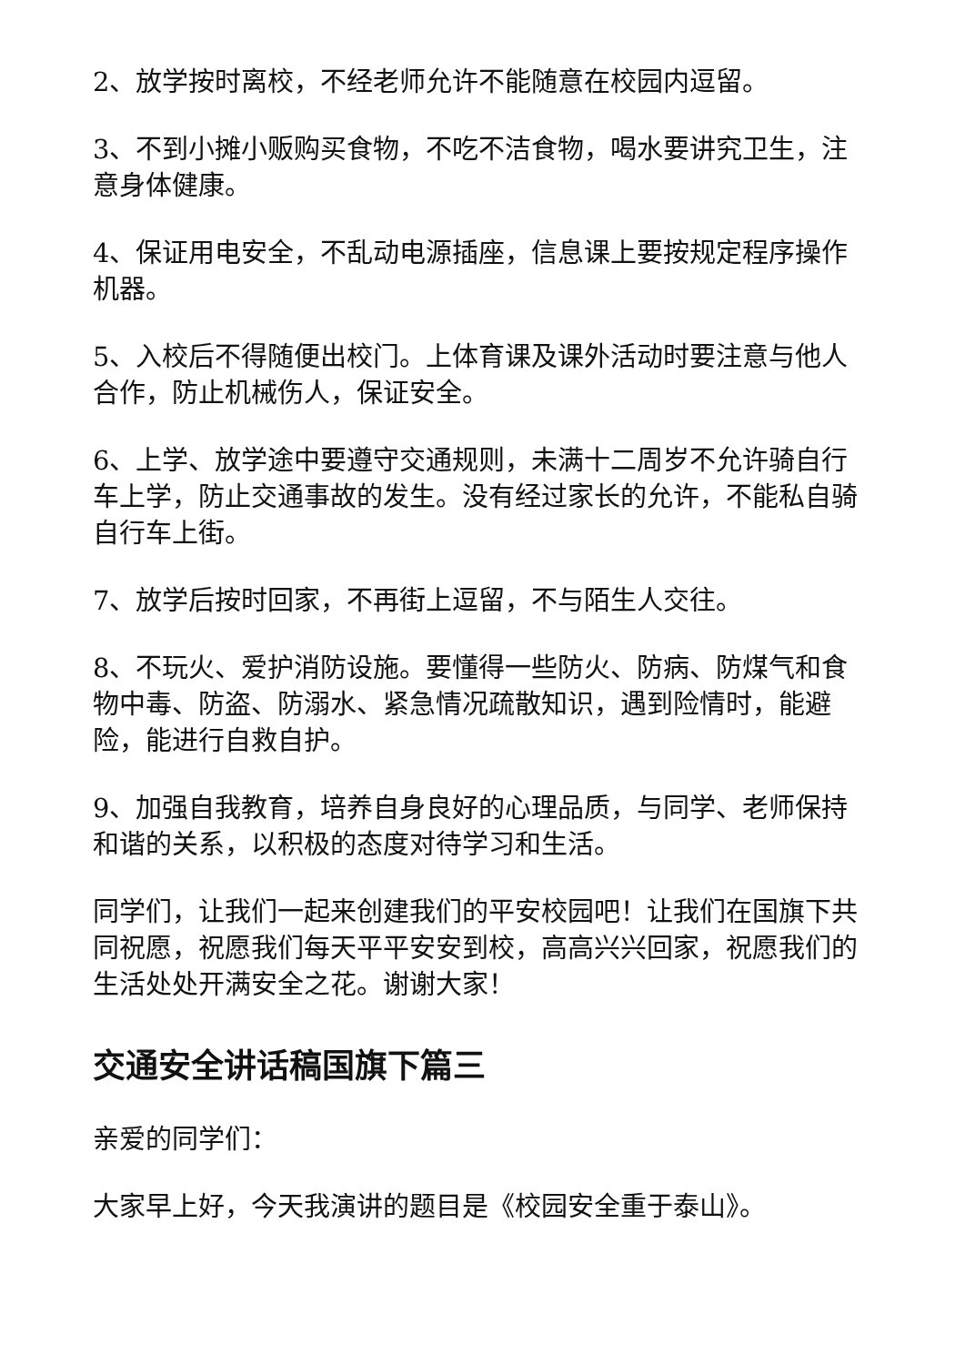2、放学按时离校，不经老师允许不能随意在校园内逗留。
3、不到小摊小贩购买食物，不吃不洁食物，喝水要讲究卫生，注意身体健康。
4、保证用电安全，不乱动电源插座，信息课上要按规定程序操作机器。
5、入校后不得随便出校门。上体育课及课外活动时要注意与他人合作，防止机械伤人，保证安全。
6、上学、放学途中要遵守交通规则，未满十二周岁不允许骑自行车上学，防止交通事故的发生。没有经过家长的允许，不能私自骑自行车上街。
7、放学后按时回家，不再街上逗留，不与陌生人交往。
8、不玩火、爱护消防设施。要懂得一些防火、防病、防煤气和食物中毒、防盗、防溺水、紧急情况疏散知识，遇到险情时，能避险，能进行自救自护。
9、加强自我教育，培养自身良好的心理品质，与同学、老师保持和谐的关系，以积极的态度对待学习和生活。
同学们，让我们一起来创建我们的平安校园吧！让我们在国旗下共同祝愿，祝愿我们每天平平安安到校，高高兴兴回家，祝愿我们的生活处处开满安全之花。谢谢大家！
交通安全讲话稿国旗下篇三
亲爱的同学们：
大家早上好，今天我演讲的题目是《校园安全重于泰山》。